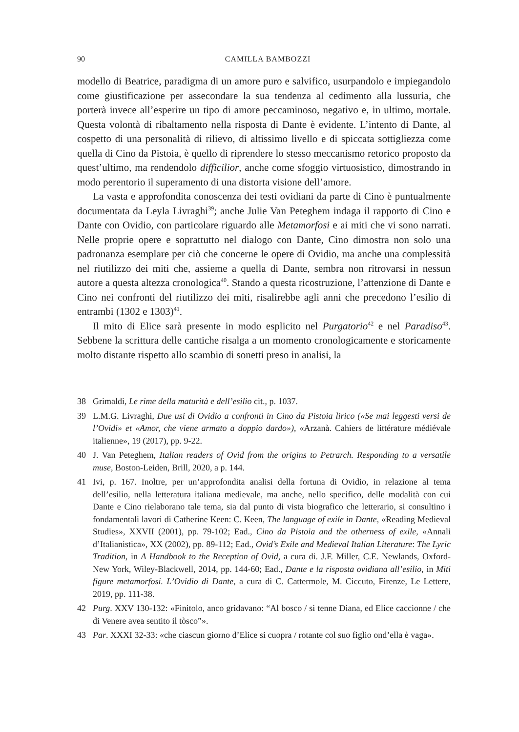90 CAMILLA BAMBOZZI
modello di Beatrice, paradigma di un amore puro e salvifico, usurpandolo e impiegandolo come giustificazione per assecondare la sua tendenza al cedimento alla lussuria, che porterà invece all’esperire un tipo di amore peccaminoso, negativo e, in ultimo, mortale. Questa volontà di ribaltamento nella risposta di Dante è evidente. L’intento di Dante, al cospetto di una personalità di rilievo, di altissimo livello e di spiccata sottigliezza come quella di Cino da Pistoia, è quello di riprendere lo stesso meccanismo retorico proposto da quest’ultimo, ma rendendolo difficilior, anche come sfoggio virtuosistico, dimostrando in modo perentorio il superamento di una distorta visione dell’amore.
La vasta e approfondita conoscenza dei testi ovidiani da parte di Cino è puntualmente documentata da Leyla Livraghi<sup>39</sup>; anche Julie Van Peteghem indaga il rapporto di Cino e Dante con Ovidio, con particolare riguardo alle Metamorfosi e ai miti che vi sono narrati. Nelle proprie opere e soprattutto nel dialogo con Dante, Cino dimostra non solo una padronanza esemplare per ciò che concerne le opere di Ovidio, ma anche una complessità nel riutilizzo dei miti che, assieme a quella di Dante, sembra non ritrovarsi in nessun autore a questa altezza cronologica<sup>40</sup>. Stando a questa ricostruzione, l’attenzione di Dante e Cino nei confronti del riutilizzo dei miti, risalirebbe agli anni che precedono l’esilio di entrambi (1302 e 1303)<sup>41</sup>.
Il mito di Elice sarà presente in modo esplicito nel Purgatorio<sup>42</sup> e nel Paradiso<sup>43</sup>. Sebbene la scrittura delle cantiche risalga a un momento cronologicamente e storicamente molto distante rispetto allo scambio di sonetti preso in analisi, la
38 Grimaldi, Le rime della maturità e dell’esilio cit., p. 1037.
39 L.M.G. Livraghi, Due usi di Ovidio a confronti in Cino da Pistoia lirico («Se mai leggesti versi de l’Ovidi» et «Amor, che viene armato a doppio dardo»), «Arzanà. Cahiers de littérature médiévale italienne», 19 (2017), pp. 9-22.
40 J. Van Peteghem, Italian readers of Ovid from the origins to Petrarch. Responding to a versatile muse, Boston-Leiden, Brill, 2020, a p. 144.
41 Ivi, p. 167. Inoltre, per un’approfondita analisi della fortuna di Ovidio, in relazione al tema dell’esilio, nella letteratura italiana medievale, ma anche, nello specifico, delle modalità con cui Dante e Cino rielaborano tale tema, sia dal punto di vista biografico che letterario, si consultino i fondamentali lavori di Catherine Keen: C. Keen, The language of exile in Dante, «Reading Medieval Studies», XXVII (2001), pp. 79-102; Ead., Cino da Pistoia and the otherness of exile, «Annali d’Italianistica», XX (2002), pp. 89-112; Ead., Ovid’s Exile and Medieval Italian Literature: The Lyric Tradition, in A Handbook to the Reception of Ovid, a cura di. J.F. Miller, C.E. Newlands, Oxford-New York, Wiley-Blackwell, 2014, pp. 144-60; Ead., Dante e la risposta ovidiana all’esilio, in Miti figure metamorfosi. L’Ovidio di Dante, a cura di C. Cattermole, M. Ciccuto, Firenze, Le Lettere, 2019, pp. 111-38.
42 Purg. XXV 130-132: «Finitolo, anco gridavano: “Al bosco / si tenne Diana, ed Elice caccionne / che di Venere avea sentito il tòsco”».
43 Par. XXXI 32-33: «che ciascun giorno d’Elice si cuopra / rotante col suo figlio ond’ella è vaga».